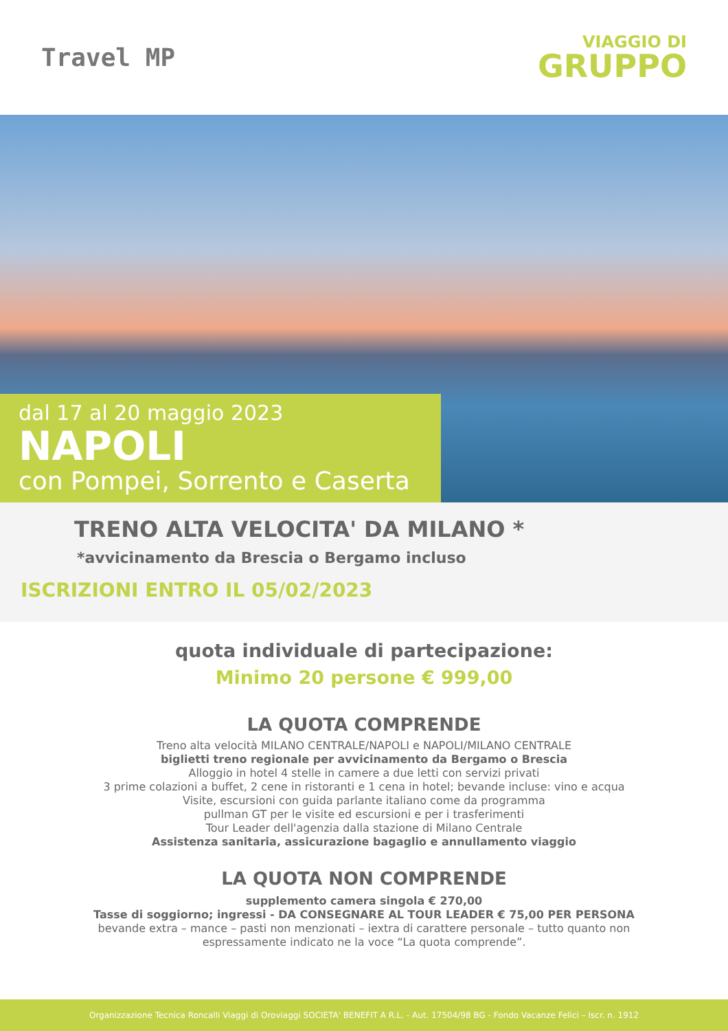Travel MP
VIAGGIO DI
GRUPPO
dal 17 al 20 maggio 2023
NAPOLI
con Pompei, Sorrento e Caserta
TRENO ALTA VELOCITA' DA MILANO *
*avvicinamento da Brescia o Bergamo incluso
ISCRIZIONI ENTRO IL 05/02/2023
quota individuale di partecipazione:
Minimo 20 persone € 999,00
LA QUOTA COMPRENDE
Treno alta velocità MILANO CENTRALE/NAPOLI e NAPOLI/MILANO CENTRALE
biglietti treno regionale per avvicinamento da Bergamo o Brescia
Alloggio in hotel 4 stelle in camere a due letti con servizi privati
3 prime colazioni a buffet, 2 cene in ristoranti e 1 cena in hotel; bevande incluse: vino e acqua
Visite, escursioni con guida parlante italiano come da programma
pullman GT per le visite ed escursioni e per i trasferimenti
Tour Leader dell'agenzia dalla stazione di Milano Centrale
Assistenza sanitaria, assicurazione bagaglio e annullamento viaggio
LA QUOTA NON COMPRENDE
supplemento camera singola € 270,00
Tasse di soggiorno; ingressi - DA CONSEGNARE AL TOUR LEADER € 75,00 PER PERSONA
bevande extra – mance – pasti non menzionati – iextra di carattere personale – tutto quanto non
espressamente indicato ne la voce “La quota comprende”.
Organizzazione Tecnica Roncalli Viaggi di Oroviaggi SOCIETA' BENEFIT A R.L. - Aut. 17504/98 BG - Fondo Vacanze Felici – Iscr. n. 1912